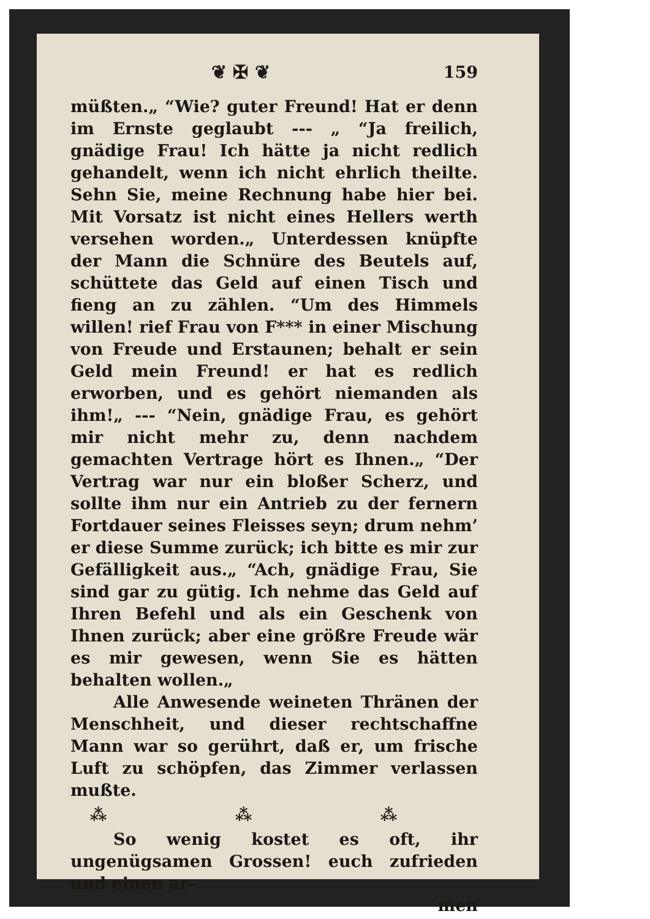❦ ✠ ❦ 159
müßten.„ “Wie? guter Freund! Hat er denn im Ernste geglaubt --- „ “Ja freilich, gnädige Frau! Ich hätte ja nicht redlich gehandelt, wenn ich nicht ehrlich theilte. Sehn Sie, meine Rechnung habe hier bei. Mit Vorsatz ist nicht eines Hellers werth versehen worden.„ Unterdessen knüpfte der Mann die Schnüre des Beutels auf, schüttete das Geld auf einen Tisch und fieng an zu zählen. “Um des Himmels willen! rief Frau von F*** in einer Mischung von Freude und Erstaunen; behalt er sein Geld mein Freund! er hat es redlich erworben, und es gehört niemanden als ihm!„ --- “Nein, gnädige Frau, es gehört mir nicht mehr zu, denn nachdem gemachten Vertrage hört es Ihnen.„ “Der Vertrag war nur ein bloßer Scherz, und sollte ihm nur ein Antrieb zu der fernern Fortdauer seines Fleisses seyn; drum nehm’ er diese Summe zurück; ich bitte es mir zur Gefälligkeit aus.„ “Ach, gnädige Frau, Sie sind gar zu gütig. Ich nehme das Geld auf Ihren Befehl und als ein Geschenk von Ihnen zurück; aber eine größre Freude wär es mir gewesen, wenn Sie es hätten behalten wollen.„
Alle Anwesende weineten Thränen der Menschheit, und dieser rechtschaffne Mann war so gerührt, daß er, um frische Luft zu schöpfen, das Zimmer verlassen mußte.
⁂ ⁂ ⁂
So wenig kostet es oft, ihr ungenügsamen Grossen! euch zufrieden und einen ar-
men